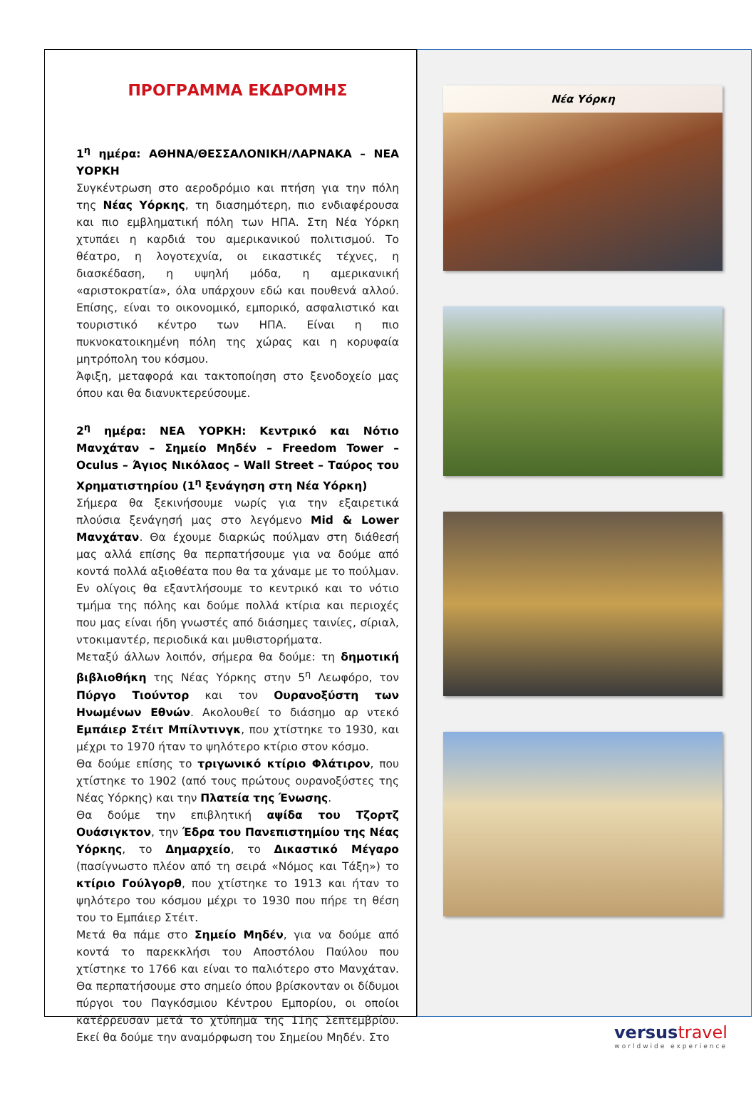ΠΡΟΓΡΑΜΜΑ ΕΚΔΡΟΜΗΣ
1<sup>η</sup> ημέρα: ΑΘΗΝΑ/ΘΕΣΣΑΛΟΝΙΚΗ/ΛΑΡΝΑΚΑ – ΝΕΑ ΥΟΡΚΗ
Συγκέντρωση στο αεροδρόμιο και πτήση για την πόλη της Νέας Υόρκης, τη διασημότερη, πιο ενδιαφέρουσα και πιο εμβληματική πόλη των ΗΠΑ. Στη Νέα Υόρκη χτυπάει η καρδιά του αμερικανικού πολιτισμού. Το θέατρο, η λογοτεχνία, οι εικαστικές τέχνες, η διασκέδαση, η υψηλή μόδα, η αμερικανική «αριστοκρατία», όλα υπάρχουν εδώ και πουθενά αλλού. Επίσης, είναι το οικονομικό, εμπορικό, ασφαλιστικό και τουριστικό κέντρο των ΗΠΑ. Είναι η πιο πυκνοκατοικημένη πόλη της χώρας και η κορυφαία μητρόπολη του κόσμου.
Άφιξη, μεταφορά και τακτοποίηση στο ξενοδοχείο μας όπου και θα διανυκτερεύσουμε.
2<sup>η</sup> ημέρα: ΝΕΑ ΥΟΡΚΗ: Κεντρικό και Νότιο Μανχάταν – Σημείο Μηδέν – Freedom Tower – Oculus – Άγιος Νικόλαος – Wall Street – Ταύρος του Χρηματιστηρίου (1<sup>η</sup> ξενάγηση στη Νέα Υόρκη)
Σήμερα θα ξεκινήσουμε νωρίς για την εξαιρετικά πλούσια ξενάγησή μας στο λεγόμενο Mid & Lower Μανχάταν. Θα έχουμε διαρκώς πούλμαν στη διάθεσή μας αλλά επίσης θα περπατήσουμε για να δούμε από κοντά πολλά αξιοθέατα που θα τα χάναμε με το πούλμαν. Εν ολίγοις θα εξαντλήσουμε το κεντρικό και το νότιο τμήμα της πόλης και δούμε πολλά κτίρια και περιοχές που μας είναι ήδη γνωστές από διάσημες ταινίες, σίριαλ, ντοκιμαντέρ, περιοδικά και μυθιστορήματα.
Μεταξύ άλλων λοιπόν, σήμερα θα δούμε: τη δημοτική βιβλιοθήκη της Νέας Υόρκης στην 5<sup>η</sup> Λεωφόρο, τον Πύργο Τιούντορ και τον Ουρανοξύστη των Ηνωμένων Εθνών. Ακολουθεί το διάσημο αρ ντεκό Εμπάιερ Στέιτ Μπίλντινγκ, που χτίστηκε το 1930, και μέχρι το 1970 ήταν το ψηλότερο κτίριο στον κόσμο.
Θα δούμε επίσης το τριγωνικό κτίριο Φλάτιρον, που χτίστηκε το 1902 (από τους πρώτους ουρανοξύστες της Νέας Υόρκης) και την Πλατεία της Ένωσης.
Θα δούμε την επιβλητική αψίδα του Τζορτζ Ουάσιγκτον, την Έδρα του Πανεπιστημίου της Νέας Υόρκης, το Δημαρχείο, το Δικαστικό Μέγαρο (πασίγνωστο πλέον από τη σειρά «Νόμος και Τάξη») το κτίριο Γούλγορθ, που χτίστηκε το 1913 και ήταν το ψηλότερο του κόσμου μέχρι το 1930 που πήρε τη θέση του το Εμπάιερ Στέιτ.
Μετά θα πάμε στο Σημείο Μηδέν, για να δούμε από κοντά το παρεκκλήσι του Αποστόλου Παύλου που χτίστηκε το 1766 και είναι το παλιότερο στο Μανχάταν. Θα περπατήσουμε στο σημείο όπου βρίσκονταν οι δίδυμοι πύργοι του Παγκόσμιου Κέντρου Εμπορίου, οι οποίοι κατέρρευσαν μετά το χτύπημα της 11ης Σεπτεμβρίου. Εκεί θα δούμε την αναμόρφωση του Σημείου Μηδέν. Στο
Νέα Υόρκη
versustravel
worldwide experience